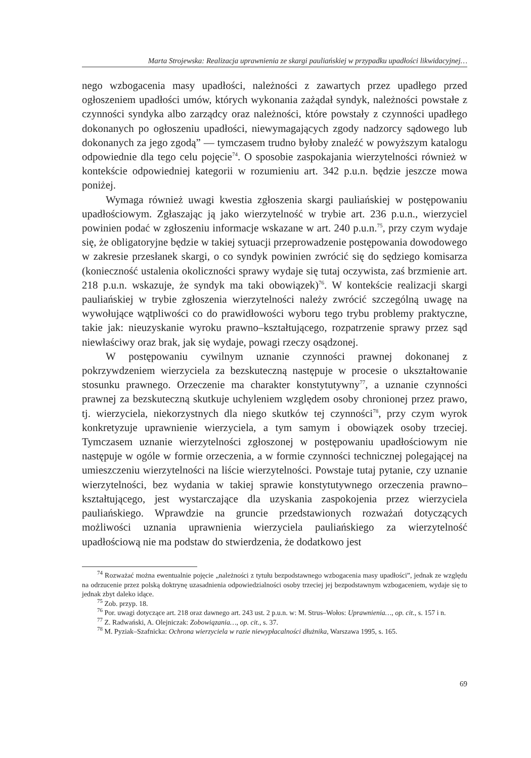Marta Strojewska: Realizacja uprawnienia ze skargi pauliańskiej w przypadku upadłości likwidacyjnej…
nego wzbogacenia masy upadłości, należności z zawartych przez upadłego przed ogłoszeniem upadłości umów, których wykonania zażądał syndyk, należności powstałe z czynności syndyka albo zarządcy oraz należności, które powstały z czynności upadłego dokonanych po ogłoszeniu upadłości, niewymagających zgody nadzorcy sądowego lub dokonanych za jego zgodą” — tymczasem trudno byłoby znaleźć w powyższym katalogu odpowiednie dla tego celu pojęcie<sup>74</sup>. O sposobie zaspokajania wierzytelności również w kontekście odpowiedniej kategorii w rozumieniu art. 342 p.u.n. będzie jeszcze mowa poniżej.
Wymaga również uwagi kwestia zgłoszenia skargi pauliańskiej w postępowaniu upadłościowym. Zgłaszając ją jako wierzytelność w trybie art. 236 p.u.n., wierzyciel powinien podać w zgłoszeniu informacje wskazane w art. 240 p.u.n.<sup>75</sup>, przy czym wydaje się, że obligatoryjne będzie w takiej sytuacji przeprowadzenie postępowania dowodowego w zakresie przesłanek skargi, o co syndyk powinien zwrócić się do sędziego komisarza (konieczność ustalenia okoliczności sprawy wydaje się tutaj oczywista, zaś brzmienie art. 218 p.u.n. wskazuje, że syndyk ma taki obowiązek)<sup>76</sup>. W kontekście realizacji skargi pauliańskiej w trybie zgłoszenia wierzytelności należy zwrócić szczególną uwagę na wywołujące wątpliwości co do prawidłowości wyboru tego trybu problemy praktyczne, takie jak: nieuzyskanie wyroku prawno–kształtującego, rozpatrzenie sprawy przez sąd niewłaściwy oraz brak, jak się wydaje, powagi rzeczy osądzonej.
W postępowaniu cywilnym uznanie czynności prawnej dokonanej z pokrzywdzeniem wierzyciela za bezskuteczną następuje w procesie o ukształtowanie stosunku prawnego. Orzeczenie ma charakter konstytutywny<sup>77</sup>, a uznanie czynności prawnej za bezskuteczną skutkuje uchyleniem względem osoby chronionej przez prawo, tj. wierzyciela, niekorzystnych dla niego skutków tej czynności<sup>78</sup>, przy czym wyrok konkretyzuje uprawnienie wierzyciela, a tym samym i obowiązek osoby trzeciej. Tymczasem uznanie wierzytelności zgłoszonej w postępowaniu upadłościowym nie następuje w ogóle w formie orzeczenia, a w formie czynności technicznej polegającej na umieszczeniu wierzytelności na liście wierzytelności. Powstaje tutaj pytanie, czy uznanie wierzytelności, bez wydania w takiej sprawie konstytutywnego orzeczenia prawno–kształtującego, jest wystarczające dla uzyskania zaspokojenia przez wierzyciela pauliańskiego. Wprawdzie na gruncie przedstawionych rozważań dotyczących możliwości uznania uprawnienia wierzyciela pauliańskiego za wierzytelność upadłościową nie ma podstaw do stwierdzenia, że dodatkowo jest
<sup>74</sup> Rozważać można ewentualnie pojęcie „należności z tytułu bezpodstawnego wzbogacenia masy upadłości”, jednak ze względu na odrzucenie przez polską doktrynę uzasadnienia odpowiedzialności osoby trzeciej jej bezpodstawnym wzbogaceniem, wydaje się to jednak zbyt daleko idące.
<sup>75</sup> Zob. przyp. 18.
<sup>76</sup> Por. uwagi dotyczące art. 218 oraz dawnego art. 243 ust. 2 p.u.n. w: M. Strus–Wołos: Uprawnienia…, op. cit., s. 157 i n.
<sup>77</sup> Z. Radwański, A. Olejniczak: Zobowiązania…, op. cit., s. 37.
<sup>78</sup> M. Pyziak–Szafnicka: Ochrona wierzyciela w razie niewypłacalności dłużnika, Warszawa 1995, s. 165.
69